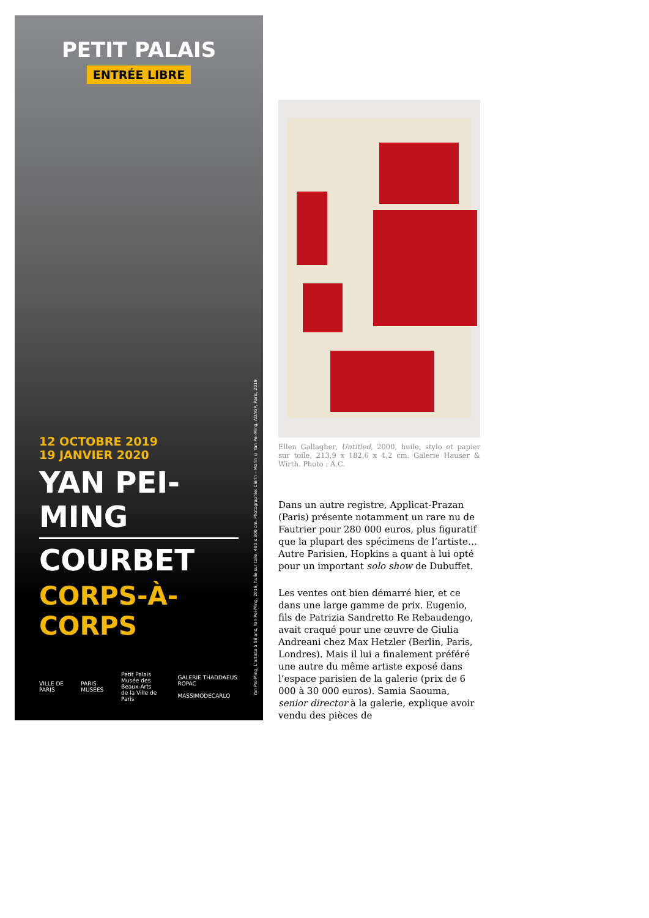PETIT PALAIS
ENTRÉE LIBRE
12 OCTOBRE 2019
19 JANVIER 2020
YAN PEI-MING
COURBET
CORPS-À-CORPS
VILLE DE PARIS PARIS MUSÉES Petit Palais
Musée des Beaux-Arts
de la Ville de Paris GALERIE THADDAEUS ROPAC
MASSIMODECARLO
Yan Pei-Ming, L'artiste à 58 ans, Yan Pei-Ming, 2019, huile sur toile, 400 x 300 cm. Photographie: Clérin – Morin © Yan Pei-Ming, ADAGP, Paris, 2019
Ellen Gallagher, Untitled, 2000, huile, stylo et papier sur toile, 213,9 x 182,6 x 4,2 cm. Galerie Hauser & Wirth. Photo : A.C.
Dans un autre registre, Applicat-Prazan (Paris) présente notamment un rare nu de Fautrier pour 280 000 euros, plus figuratif que la plupart des spécimens de l’artiste… Autre Parisien, Hopkins a quant à lui opté pour un important solo show de Dubuffet.
Les ventes ont bien démarré hier, et ce dans une large gamme de prix. Eugenio, fils de Patrizia Sandretto Re Rebaudengo, avait craqué pour une œuvre de Giulia Andreani chez Max Hetzler (Berlin, Paris, Londres). Mais il lui a finalement préféré une autre du même artiste exposé dans l’espace parisien de la galerie (prix de 6 000 à 30 000 euros). Samia Saouma, senior director à la galerie, explique avoir vendu des pièces de